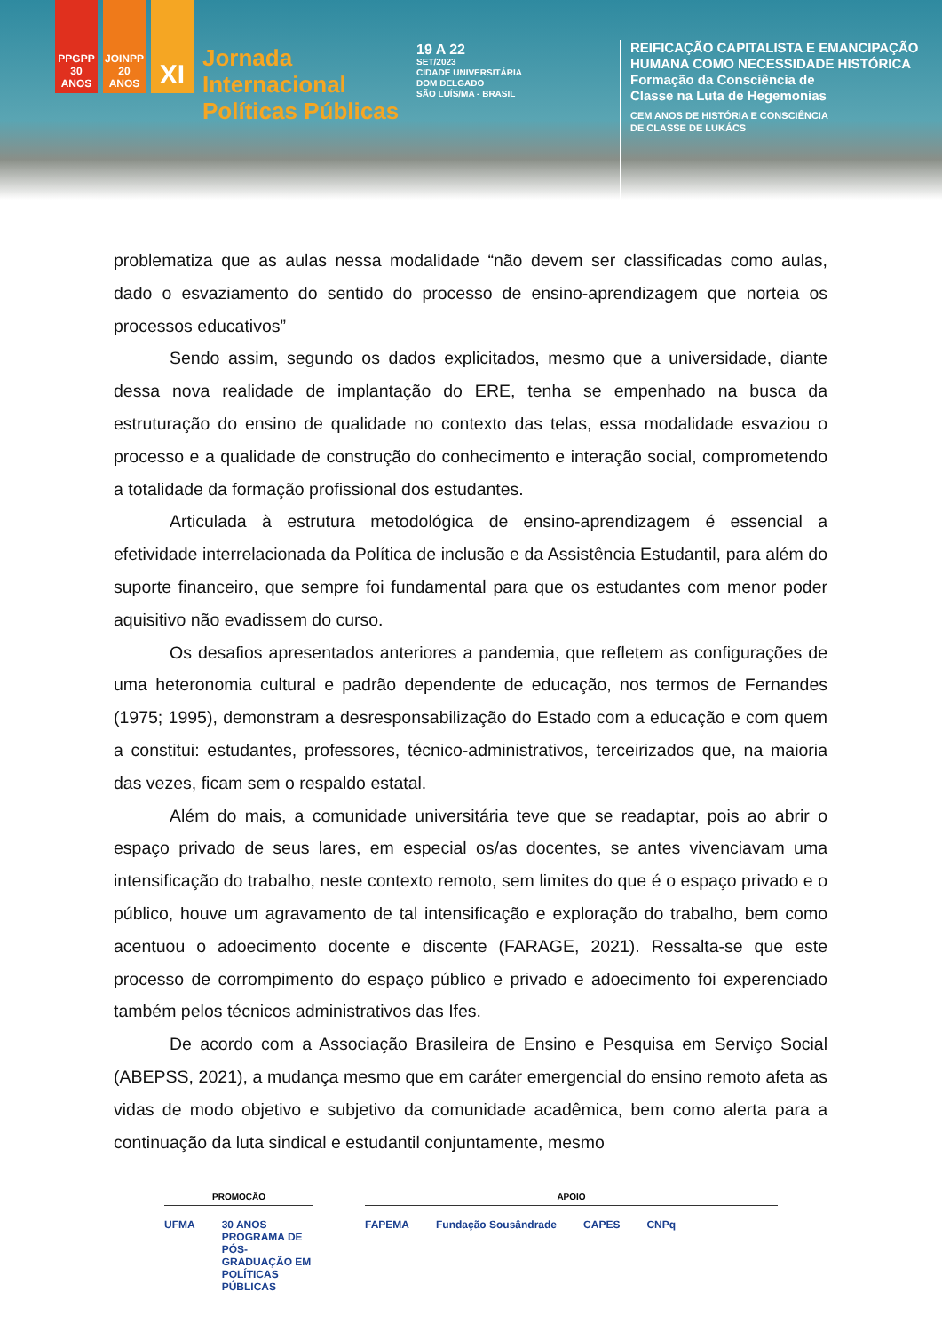PPGPP 30 ANOS
JOINPP 20 ANOS
XI
Jornada
Internacional
Políticas Públicas
19 A 22
SET/2023
CIDADE UNIVERSITÁRIA
DOM DELGADO
SÃO LUÍS/MA - BRASIL
REIFICAÇÃO CAPITALISTA E EMANCIPAÇÃO
HUMANA COMO NECESSIDADE HISTÓRICA
Formação da Consciência de
Classe na Luta de Hegemonias
CEM ANOS DE HISTÓRIA E CONSCIÊNCIA
DE CLASSE DE LUKÁCS
problematiza que as aulas nessa modalidade “não devem ser classificadas como aulas, dado o esvaziamento do sentido do processo de ensino-aprendizagem que norteia os processos educativos”
Sendo assim, segundo os dados explicitados, mesmo que a universidade, diante dessa nova realidade de implantação do ERE, tenha se empenhado na busca da estruturação do ensino de qualidade no contexto das telas, essa modalidade esvaziou o processo e a qualidade de construção do conhecimento e interação social, comprometendo a totalidade da formação profissional dos estudantes.
Articulada à estrutura metodológica de ensino-aprendizagem é essencial a efetividade interrelacionada da Política de inclusão e da Assistência Estudantil, para além do suporte financeiro, que sempre foi fundamental para que os estudantes com menor poder aquisitivo não evadissem do curso.
Os desafios apresentados anteriores a pandemia, que refletem as configurações de uma heteronomia cultural e padrão dependente de educação, nos termos de Fernandes (1975; 1995), demonstram a desresponsabilização do Estado com a educação e com quem a constitui: estudantes, professores, técnico-administrativos, terceirizados que, na maioria das vezes, ficam sem o respaldo estatal.
Além do mais, a comunidade universitária teve que se readaptar, pois ao abrir o espaço privado de seus lares, em especial os/as docentes, se antes vivenciavam uma intensificação do trabalho, neste contexto remoto, sem limites do que é o espaço privado e o público, houve um agravamento de tal intensificação e exploração do trabalho, bem como acentuou o adoecimento docente e discente (FARAGE, 2021). Ressalta-se que este processo de corrompimento do espaço público e privado e adoecimento foi experenciado também pelos técnicos administrativos das Ifes.
De acordo com a Associação Brasileira de Ensino e Pesquisa em Serviço Social (ABEPSS, 2021), a mudança mesmo que em caráter emergencial do ensino remoto afeta as vidas de modo objetivo e subjetivo da comunidade acadêmica, bem como alerta para a continuação da luta sindical e estudantil conjuntamente, mesmo
PROMOÇÃO
UFMA 30 ANOS PROGRAMA DE PÓS-GRADUAÇÃO EM POLÍTICAS PÚBLICAS
APOIO
FAPEMA Fundação Sousândrade CAPES CNPq